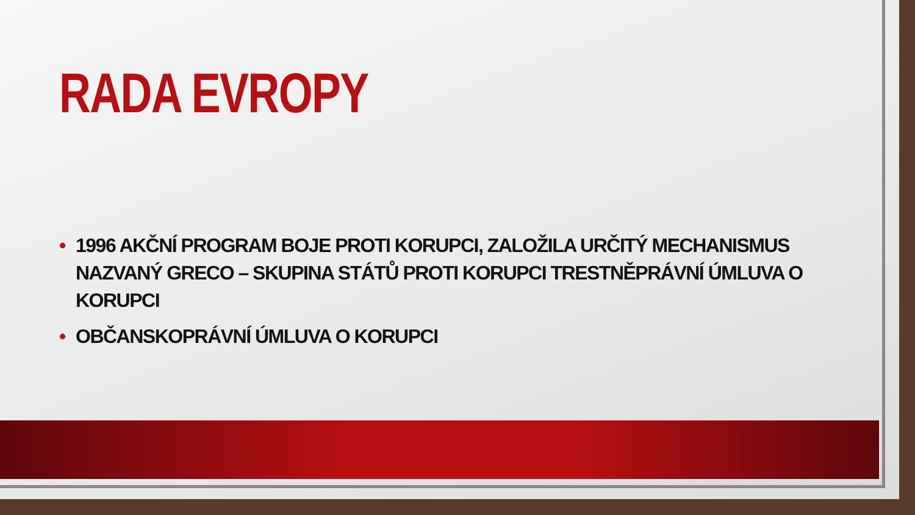RADA EVROPY
• 1996 AKČNÍ PROGRAM BOJE PROTI KORUPCI, ZALOŽILA URČITÝ MECHANISMUS NAZVANÝ GRECO – SKUPINA STÁTŮ PROTI KORUPCI TRESTNĚPRÁVNÍ ÚMLUVA O KORUPCI
• OBČANSKOPRÁVNÍ ÚMLUVA O KORUPCI